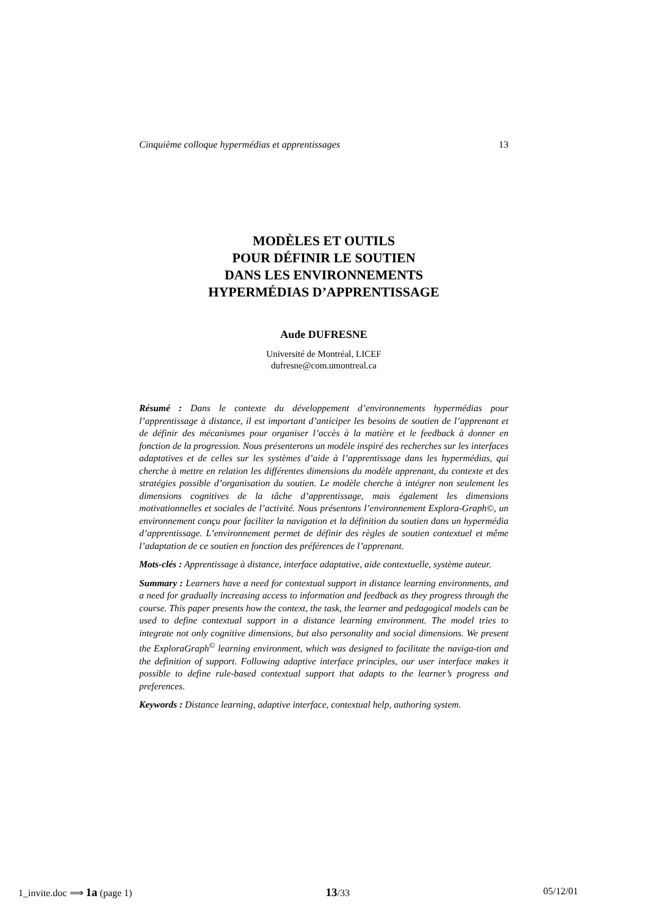Cinquième colloque hypermédias et apprentissages 13
MODÈLES ET OUTILS
POUR DÉFINIR LE SOUTIEN
DANS LES ENVIRONNEMENTS
HYPERMÉDIAS D’APPRENTISSAGE
Aude DUFRESNE
Université de Montréal, LICEF
dufresne@com.umontreal.ca
Résumé : Dans le contexte du développement d’environnements hypermédias pour l’apprentissage à distance, il est important d’anticiper les besoins de soutien de l’apprenant et de définir des mécanismes pour organiser l’accès à la matière et le feedback à donner en fonction de la progression. Nous présenterons un modèle inspiré des recherches sur les interfaces adaptatives et de celles sur les systèmes d’aide à l’apprentissage dans les hypermédias, qui cherche à mettre en relation les différentes dimensions du modèle apprenant, du contexte et des stratégies possible d’organisation du soutien. Le modèle cherche à intégrer non seulement les dimensions cognitives de la tâche d’apprentissage, mais également les dimensions motivationnelles et sociales de l’activité. Nous présentons l’environnement Explora-Graph©, un environnement conçu pour faciliter la navigation et la définition du soutien dans un hypermédia d’apprentissage. L’environnement permet de définir des règles de soutien contextuel et même l’adaptation de ce soutien en fonction des préférences de l’apprenant.
Mots-clés : Apprentissage à distance, interface adaptative, aide contextuelle, système auteur.
Summary : Learners have a need for contextual support in distance learning environments, and a need for gradually increasing access to information and feedback as they progress through the course. This paper presents how the context, the task, the learner and pedagogical models can be used to define contextual support in a distance learning environment. The model tries to integrate not only cognitive dimensions, but also personality and social dimensions. We present the ExploraGraph<sup>©</sup> learning environment, which was designed to facilitate the naviga-tion and the definition of support. Following adaptive interface principles, our user interface makes it possible to define rule-based contextual support that adapts to the learner’s progress and preferences.
Keywords : Distance learning, adaptive interface, contextual help, authoring system.
1_invite.doc ⟹ 1a (page 1) 13/33 05/12/01